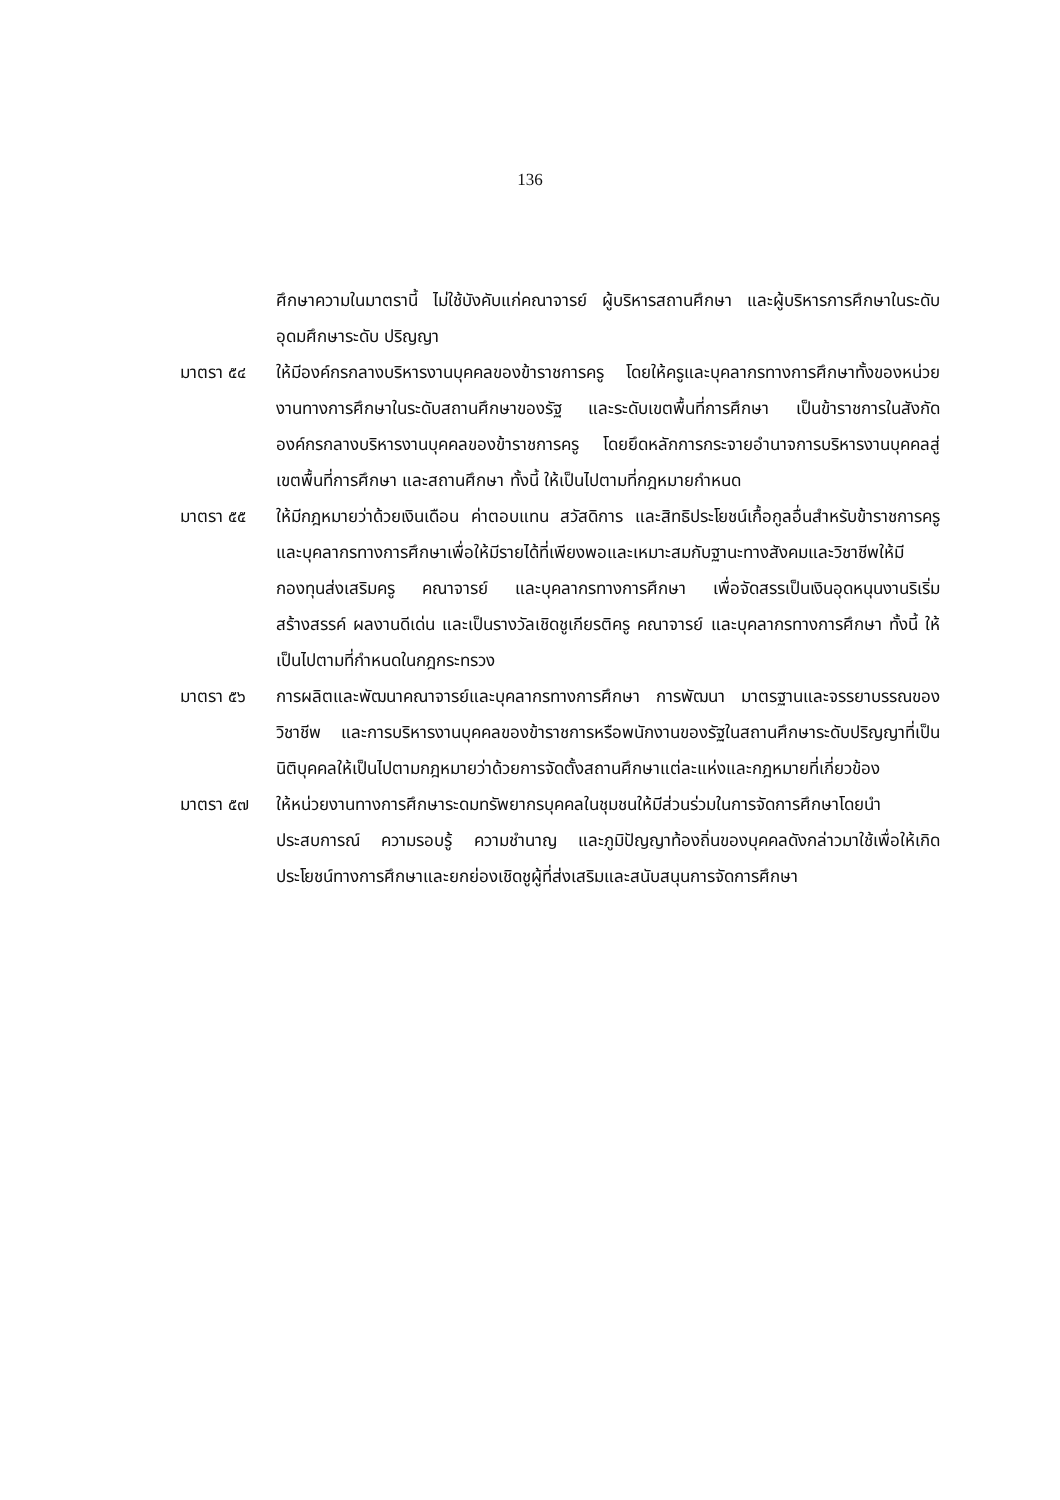136
ศึกษาความในมาตรานี้ ไม่ใช้บังคับแก่คณาจารย์ ผู้บริหารสถานศึกษา และผู้บริหารการศึกษาในระดับอุดมศึกษาระดับ ปริญญา
มาตรา ๕๔ ให้มีองค์กรกลางบริหารงานบุคคลของข้าราชการครู โดยให้ครูและบุคลากรทางการศึกษาทั้งของหน่วยงานทางการศึกษาในระดับสถานศึกษาของรัฐ และระดับเขตพื้นที่การศึกษา เป็นข้าราชการในสังกัดองค์กรกลางบริหารงานบุคคลของข้าราชการครู โดยยึดหลักการกระจายอำนาจการบริหารงานบุคคลสู่เขตพื้นที่การศึกษา และสถานศึกษา ทั้งนี้ ให้เป็นไปตามที่กฎหมายกำหนด
มาตรา ๕๕ ให้มีกฎหมายว่าด้วยเงินเดือน ค่าตอบแทน สวัสดิการ และสิทธิประโยชน์เกื้อกูลอื่นสำหรับข้าราชการครูและบุคลากรทางการศึกษาเพื่อให้มีรายได้ที่เพียงพอและเหมาะสมกับฐานะทางสังคมและวิชาชีพให้มีกองทุนส่งเสริมครู คณาจารย์ และบุคลากรทางการศึกษา เพื่อจัดสรรเป็นเงินอุดหนุนงานริเริ่มสร้างสรรค์ ผลงานดีเด่น และเป็นรางวัลเชิดชูเกียรติครู คณาจารย์ และบุคลากรทางการศึกษา ทั้งนี้ ให้เป็นไปตามที่กำหนดในกฎกระทรวง
มาตรา ๕๖ การผลิตและพัฒนาคณาจารย์และบุคลากรทางการศึกษา การพัฒนา มาตรฐานและจรรยาบรรณของวิชาชีพ และการบริหารงานบุคคลของข้าราชการหรือพนักงานของรัฐในสถานศึกษาระดับปริญญาที่เป็นนิติบุคคลให้เป็นไปตามกฎหมายว่าด้วยการจัดตั้งสถานศึกษาแต่ละแห่งและกฎหมายที่เกี่ยวข้อง
มาตรา ๕๗ ให้หน่วยงานทางการศึกษาระดมทรัพยากรบุคคลในชุมชนให้มีส่วนร่วมในการจัดการศึกษาโดยนำประสบการณ์ ความรอบรู้ ความชำนาญ และภูมิปัญญาท้องถิ่นของบุคคลดังกล่าวมาใช้เพื่อให้เกิดประโยชน์ทางการศึกษาและยกย่องเชิดชูผู้ที่ส่งเสริมและสนับสนุนการจัดการศึกษา